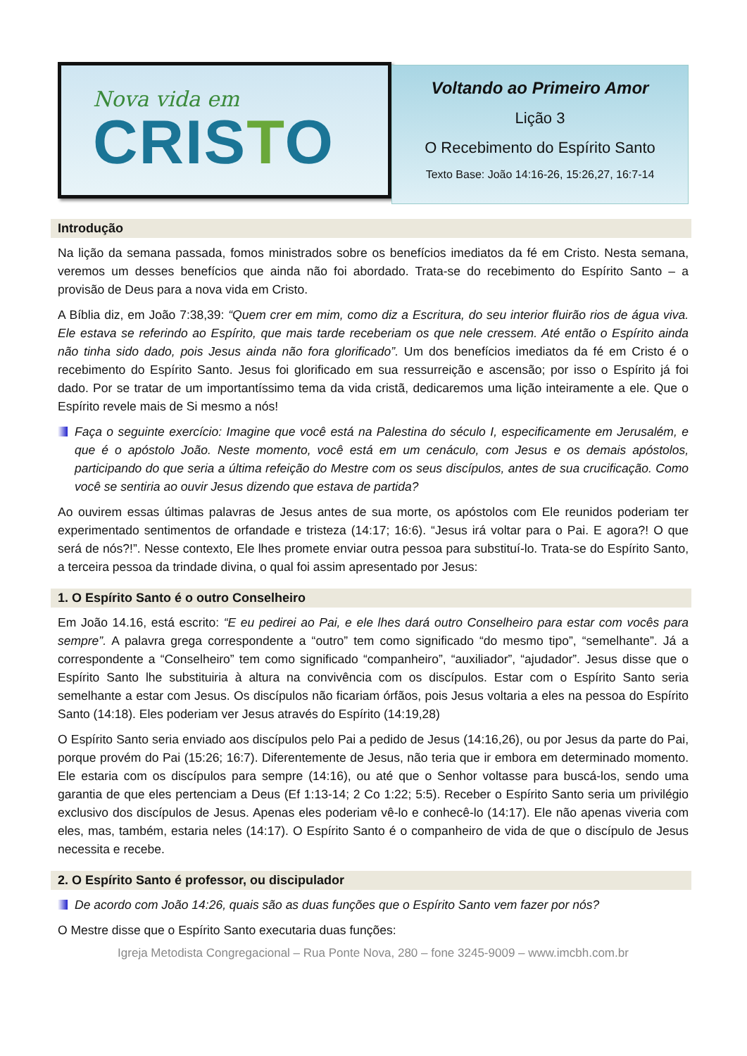Nova vida em
CRISTO
Voltando ao Primeiro Amor
Lição 3
O Recebimento do Espírito Santo
Texto Base: João 14:16-26, 15:26,27, 16:7-14
Introdução
Na lição da semana passada, fomos ministrados sobre os benefícios imediatos da fé em Cristo. Nesta semana, veremos um desses benefícios que ainda não foi abordado. Trata-se do recebimento do Espírito Santo – a provisão de Deus para a nova vida em Cristo.
A Bíblia diz, em João 7:38,39: “Quem crer em mim, como diz a Escritura, do seu interior fluirão rios de água viva. Ele estava se referindo ao Espírito, que mais tarde receberiam os que nele cressem. Até então o Espírito ainda não tinha sido dado, pois Jesus ainda não fora glorificado”. Um dos benefícios imediatos da fé em Cristo é o recebimento do Espírito Santo. Jesus foi glorificado em sua ressurreição e ascensão; por isso o Espírito já foi dado. Por se tratar de um importantíssimo tema da vida cristã, dedicaremos uma lição inteiramente a ele. Que o Espírito revele mais de Si mesmo a nós!
Faça o seguinte exercício: Imagine que você está na Palestina do século I, especificamente em Jerusalém, e que é o apóstolo João. Neste momento, você está em um cenáculo, com Jesus e os demais apóstolos, participando do que seria a última refeição do Mestre com os seus discípulos, antes de sua crucificação. Como você se sentiria ao ouvir Jesus dizendo que estava de partida?
Ao ouvirem essas últimas palavras de Jesus antes de sua morte, os apóstolos com Ele reunidos poderiam ter experimentado sentimentos de orfandade e tristeza (14:17; 16:6). “Jesus irá voltar para o Pai. E agora?! O que será de nós?!”. Nesse contexto, Ele lhes promete enviar outra pessoa para substituí-lo. Trata-se do Espírito Santo, a terceira pessoa da trindade divina, o qual foi assim apresentado por Jesus:
1. O Espírito Santo é o outro Conselheiro
Em João 14.16, está escrito: “E eu pedirei ao Pai, e ele lhes dará outro Conselheiro para estar com vocês para sempre”. A palavra grega correspondente a “outro” tem como significado “do mesmo tipo”, “semelhante”. Já a correspondente a “Conselheiro” tem como significado “companheiro”, “auxiliador”, “ajudador”. Jesus disse que o Espírito Santo lhe substituiria à altura na convivência com os discípulos. Estar com o Espírito Santo seria semelhante a estar com Jesus. Os discípulos não ficariam órfãos, pois Jesus voltaria a eles na pessoa do Espírito Santo (14:18). Eles poderiam ver Jesus através do Espírito (14:19,28)
O Espírito Santo seria enviado aos discípulos pelo Pai a pedido de Jesus (14:16,26), ou por Jesus da parte do Pai, porque provém do Pai (15:26; 16:7). Diferentemente de Jesus, não teria que ir embora em determinado momento. Ele estaria com os discípulos para sempre (14:16), ou até que o Senhor voltasse para buscá-los, sendo uma garantia de que eles pertenciam a Deus (Ef 1:13-14; 2 Co 1:22; 5:5). Receber o Espírito Santo seria um privilégio exclusivo dos discípulos de Jesus. Apenas eles poderiam vê-lo e conhecê-lo (14:17). Ele não apenas viveria com eles, mas, também, estaria neles (14:17). O Espírito Santo é o companheiro de vida de que o discípulo de Jesus necessita e recebe.
2. O Espírito Santo é professor, ou discipulador
De acordo com João 14:26, quais são as duas funções que o Espírito Santo vem fazer por nós?
O Mestre disse que o Espírito Santo executaria duas funções:
Igreja Metodista Congregacional – Rua Ponte Nova, 280 – fone 3245-9009 – www.imcbh.com.br